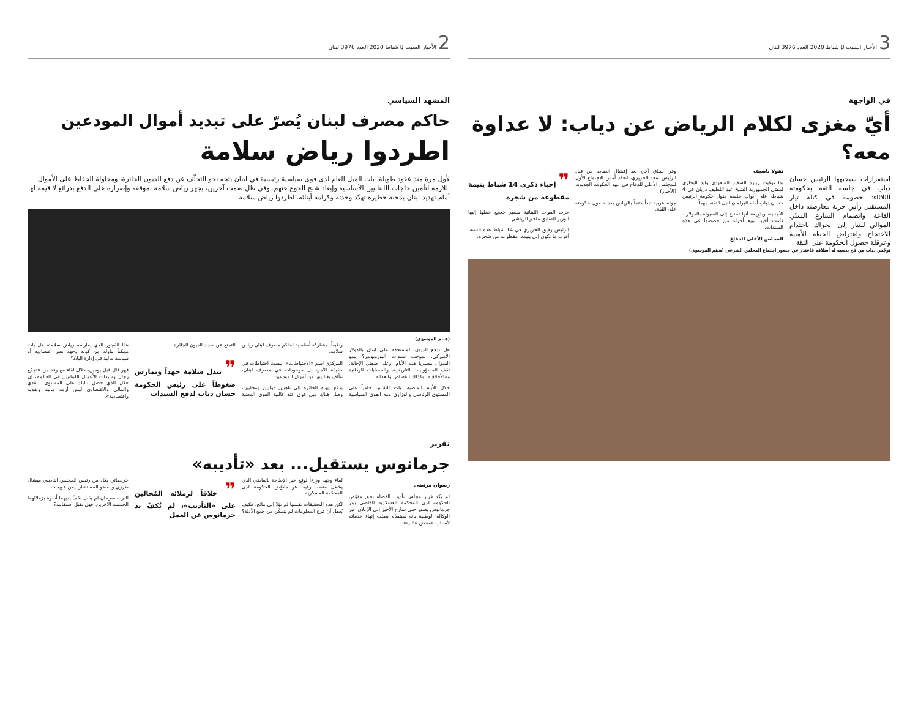2 الأخبار السبت 8 شباط 2020 العدد 3976 لبنان
المشهد السياسي
حاكم مصرف لبنان يُصرّ على تبديد أموال المودعين
اطردوا رياض سلامة
لأول مرة منذ عقود طويلة، بات الميل العام لدى قوى سياسية رئيسية في لبنان يتجه نحو التخلّف عن دفع الديون الجائرة، ومحاولة الحفاظ على الأموال اللازمة لتأمين حاجات اللبنانيين الأساسية وإبعاد شبح الجوع عنهم. وفي ظل صمت آخرين، يجهر رياض سلامة بموقفه وإصراره على الدفع بذرائع لا قيمة لها أمام تهديد لبنان بمحنة خطيرة تهدّد وحدته وكرامة أبنائه. اطردوا رياض سلامة
(هيثم الموسوي)
هل ندفع الديون المستحقة على لبنان بالدولار الأميركي، بموجب سندات اليوروبوندز؟ يبدو السؤال مصيرياً هذه الأيام، وعلى ضفتي الإجابة، تقف المسؤوليات التاريخية، والحسابات الوطنية و«الأخلاق»، وكذلك القصاص والعدالة.
خلال الأيام الماضية، بات النقاش حامياً على المستوى الرئاسي والوزاري ومع القوى السياسية وطبعاً بمشاركة أساسية لحاكم مصرف لبنان رياض سلامة.
المركزي اسم «الاحتياطات». ليست احتياطات في حقيقة الأمر، بل موجودات في مصرف لبنان، تتألف بغالبيتها من أموال المودعين.
بدفع ديونه الجائرة إلى ناهبين دوليين ومحليين، وصار هناك ميل قوي عند غالبية القوى المعنية للتمتع عن سداد الديون الجائرة.
❞ يبذل سلامة جهداً ويمارس ضغوطاً على رئيس الحكومة حسان دياب لدفع السندات
هذا الفجور الذي يمارسه رياض سلامة، هل بات ممكناً تناوله من كونه وجهة نظر اقتصادية أو سياسة مالية في إدارة البلاد؟
فهو قال قبل يومين، خلال لقاء مع وفد من «تجمّع رجال وسيدات الأعمال اللبنانيين في العالم»، إن «كل الذي حصل بالبلد على المستوى النقدي والمالي والاقتصادي ليس أزمة مالية ونقدية واقتصادية».
تقرير
جرمانوس يستقيل... بعد «تأديبه»
رضوان مرتضى
لم يكد قرار مجلس تأديب القضاة بحق مفوّض الحكومة لدى المحكمة العسكرية القاضي بيتر جرمانوس يصدر حتى سارع الأخير إلى الإعلان عبر الوكالة الوطنية بأنه سيتقدّم بطلب إنهاء خدماته لأسباب «محض عائلية».
لماء وجهه ودرءاً لوقع خبر الإطاحة بالقاضي الذي يشغل منصباً رفيعاً هو مفوّض الحكومة لدى المحكمة العسكرية.
لكن هذه التحقيقات نفسها لم تؤدِّ إلى نتائج، فكيف يُعقل أن فرع المعلومات لم يتمكّن من جمع الأدلة؟
❞ خلافاً لزملائه المُحالين على «التأديب»، لم تُكفّ يد جرمانوس عن العمل
جريصاتي بكل من رئيس المجلس التأديبي ميشال طرزي والعضو المستشار أيمن عويدات.
البرت سرحان لم يقبل بكفّ يديهما أسوة بزملائهما الخمسة الآخرين. فهل تقبل استقالته؟
3 الأخبار السبت 8 شباط 2020 العدد 3976 لبنان
في الواجهة
أيّ مغزى لكلام الرياض عن دياب: لا عداوة معه؟
استفزازات سيجبهها الرئيس حسان دياب في جلسة الثقة بحكومته الثلاثاء: خصومه في كتلة تيار المستقبل رأس حربة معارضته داخل القاعة وانضمام الشارع السنّي الموالي للتيار إلى الحراك باحتدام للاحتجاج واعتراض الخطة الأمنية وعرقلة حصول الحكومة على الثقة
نقولا ناصيف
بدا توقيت زيارة السفير السعودي وليد البخاري لمفتي الجمهورية الشيخ عبد اللطيف دريان في 4 شباط، على أبواب جلسة مثول حكومة الرئيس حسان دياب أمام البرلمان لنيل الثقة، مهماً.
الأجنبية، وبذريعة أنها تحتاج إلى السيولة بالدولار - قامت أخيراً ببيع أجزاء من حصصها في هذه السندات.
المجلس الأعلى للدفاع
وفي سياق آخر، بعد إفشال انعقاده من قبل الرئيس سعد الحريري، انعقد أمس الاجتماع الأول للمجلس الأعلى للدفاع في عهد الحكومة الجديدة. (الأخبار)
جولة عربية تبدأ حتماً بالرياض بعد حصول حكومته على الثقة.
❞ إحياء ذكرى 14 شباط يتيمة مقطوعة من شجرة
حزب القوات اللبنانية سمير جعجع حملها إليها الوزير السابق ملحم الرياشي.
الرئيس رفيق الحريري في 14 شباط هذه السنة، أقرب ما تكون إلى يتيمة، مقطوعة من شجرة.
توجّس دياب من فخ ينصبه له أسلافه فاعتذر عن حضور اجتماع المجلس الشرعي (هيثم الموسوي)